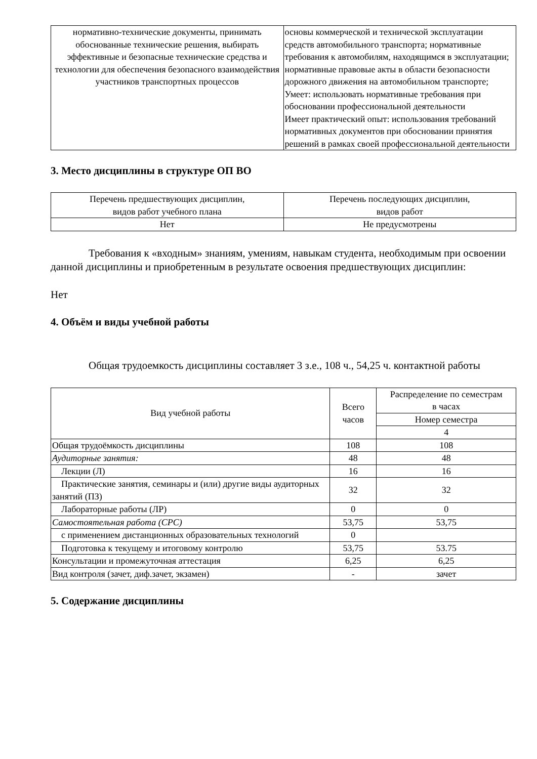| нормативно-технические документы, принимать обоснованные технические решения, выбирать эффективные и безопасные технические средства и технологии для обеспечения безопасного взаимодействия участников транспортных процессов | основы коммерческой и технической эксплуатации средств автомобильного транспорта; нормативные требования к автомобилям, находящимся в эксплуатации; нормативные правовые акты в области безопасности дорожного движения на автомобильном транспорте; Умеет: использовать нормативные требования при обосновании профессиональной деятельности Имеет практический опыт: использования требований нормативных документов при обосновании принятия решений в рамках своей профессиональной деятельности |
3. Место дисциплины в структуре ОП ВО
| Перечень предшествующих дисциплин, видов работ учебного плана | Перечень последующих дисциплин, видов работ |
| --- | --- |
| Нет | Не предусмотрены |
Требования к «входным» знаниям, умениям, навыкам студента, необходимым при освоении данной дисциплины и приобретенным в результате освоения предшествующих дисциплин:
Нет
4. Объём и виды учебной работы
Общая трудоемкость дисциплины составляет 3 з.е., 108 ч., 54,25 ч. контактной работы
| Вид учебной работы | Всего часов | Распределение по семестрам в часах |
| --- | --- | --- |
| | | Номер семестра |
| | | 4 |
| Общая трудоёмкость дисциплины | 108 | 108 |
| Аудиторные занятия: | 48 | 48 |
| Лекции (Л) | 16 | 16 |
| Практические занятия, семинары и (или) другие виды аудиторных занятий (ПЗ) | 32 | 32 |
| Лабораторные работы (ЛР) | 0 | 0 |
| Самостоятельная работа (СРС) | 53,75 | 53,75 |
| с применением дистанционных образовательных технологий | 0 | |
| Подготовка к текущему и итоговому контролю | 53,75 | 53.75 |
| Консультации и промежуточная аттестация | 6,25 | 6,25 |
| Вид контроля (зачет, диф.зачет, экзамен) | - | зачет |
5. Содержание дисциплины